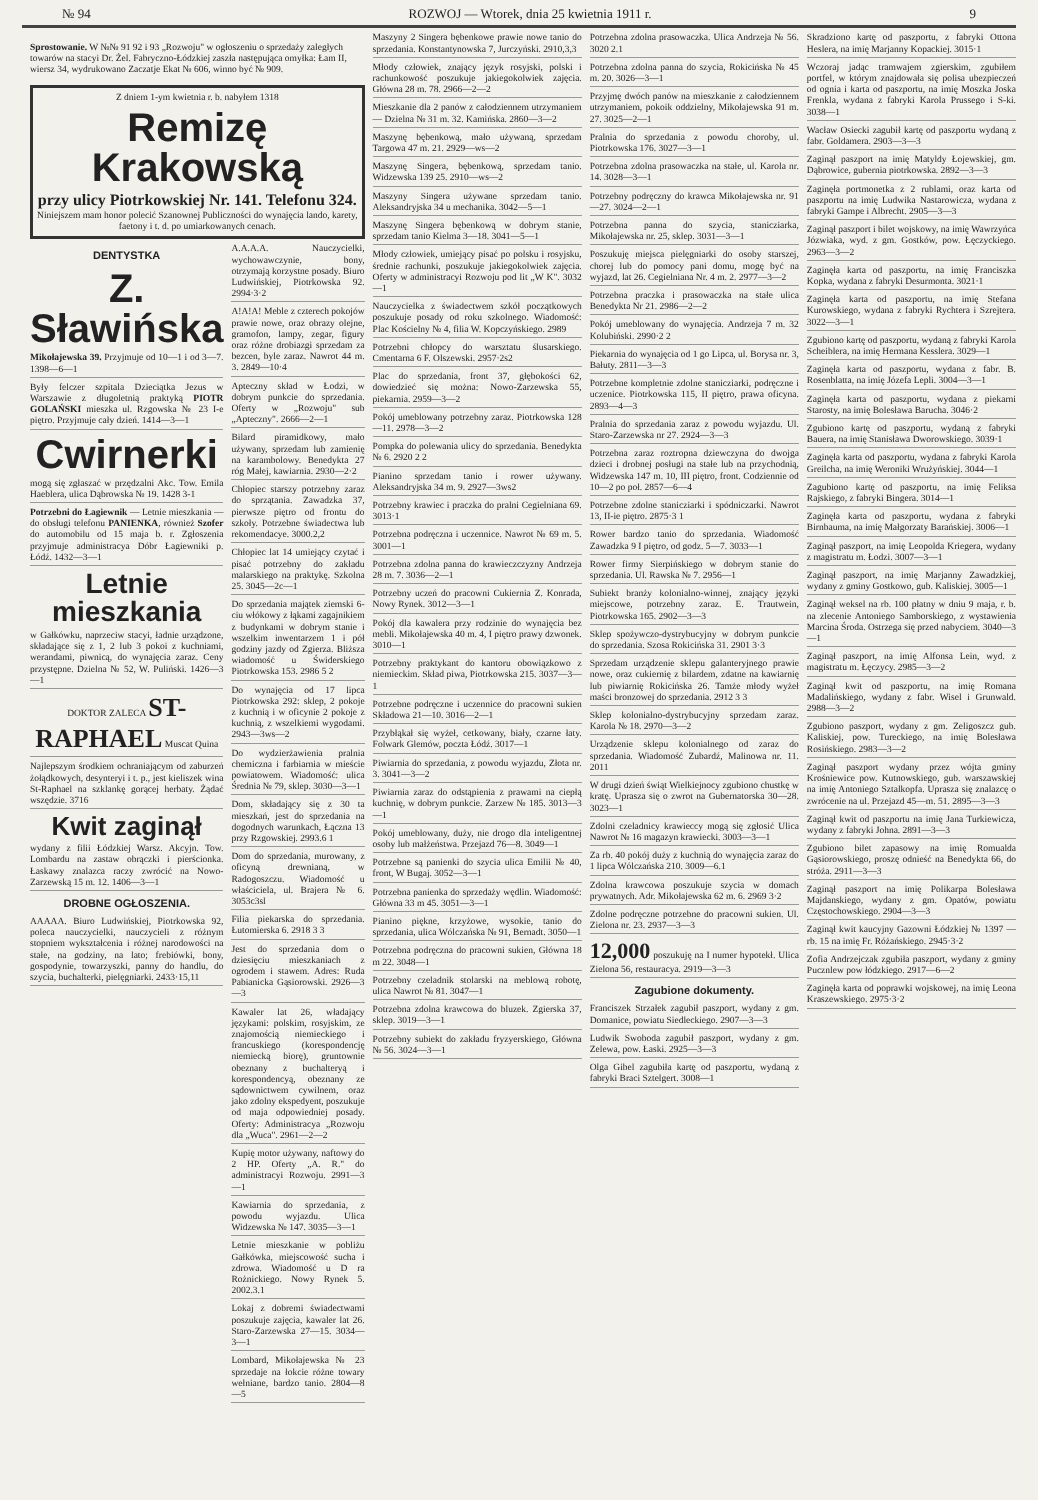№ 94 ROZWOJ — Wtorek, dnia 25 kwietnia 1911 r. 9
Sprostowanie. W №№ 91 92 i 93 „Rozwoju" w ogłoszeniu o sprzedaży zaległych towarów na stacyi Dr. Żel. Fabryczno-Łódzkiej zaszła następująca omyłka: Łam II, wiersz 34, wydrukowano Zaczatje Ekat № 606, winno być № 909.
Z dniem 1-ym kwietnia r. b. nabyłem 1318
Remizę Krakowską
przy ulicy Piotrkowskiej Nr. 141. Telefonu 324.
Niniejszem mam honor polecić Szanownej Publiczności do wynajęcia lando, karety, faetony i t. d. po umiarkowanych cenach.
DENTYSTKA
Z. Sławińska
Mikołajewska 39. Przyjmuje od 10—1 i od 3—7. 1398—6—1
Były felczer szpitala Dzieciątka Jezus w Warszawie z długoletnią praktyką PIOTR GOLAŃSKI mieszka ul. Rzgowska № 23 I-e piętro. Przyjmuje cały dzień. 1414—3—1
Cwirnerki
mogą się zgłaszać w przędzalni Akc. Tow. Emila Haeblera, ulica Dąbrowska № 19. 1428 3-1
Potrzebni do Łagiewnik — Letnie mieszkania — do obsługi telefonu PANIENKA, również Szofer do automobilu od 15 maja b. r. Zgłoszenia przyjmuje administracya Dóbr Łagiewniki p. Łódź. 1432—3—1
Letnie mieszkania
w Gałkówku, naprzeciw stacyi, ładnie urządzone, składające się z 1, 2 lub 3 pokoi z kuchniami, werandami, piwnicą, do wynajęcia zaraz. Ceny przystępne. Dzielna № 52, W. Puliński. 1426—3—1
DOKTOR ZALECA ST-RAPHAEL Muscat Quina
Najlepszym środkiem ochraniającym od zaburzeń żołądkowych, desynteryi i t. p., jest kieliszek wina St-Raphael na szklankę gorącej herbaty. Żądać wszędzie. 3716
Kwit zaginął
wydany z filii Łódzkiej Warsz. Akcyjn. Tow. Lombardu na zastaw obrączki i pierścionka. Łaskawy znalazca raczy zwrócić na Nowo-Zarzewską 15 m. 12. 1406—3—1
DROBNE OGŁOSZENIA.
AAAAA. Biuro Ludwińskiej, Piotrkowska 92, poleca nauczycielki, nauczycieli z różnym stopniem wykształcenia i różnej narodowości na stałe, na godziny, na lato; frebiówki, bony, gospodynie, towarzyszki, panny do handlu, do szycia, buchalterki, pielęgniarki. 2433·15,11
A.A.A.A. Nauczycielki, wychowawczynie, bony, otrzymają korzystne posady. Biuro Ludwińskiej, Piotrkowska 92. 2994·3·2
A!A!A! Meble z czterech pokojów prawie nowe, oraz obrazy olejne, gramofon, lampy, zegar, figury oraz różne drobiazgi sprzedam za bezcen, byle zaraz. Nawrot 44 m. 3. 2849—10·4
Apteczny skład w Łodzi, w dobrym punkcie do sprzedania. Oferty w „Rozwoju" sub „Apteczny". 2666—2—1
Bilard piramidkowy, mało używany, sprzedam lub zamienię na karambolowy. Benedykta 27 róg Małej, kawiarnia. 2930—2·2
Chłopiec starszy potrzebny zaraz do sprzątania. Zawadzka 37, pierwsze piętro od frontu do szkoły. Potrzebne świadectwa lub rekomendacye. 3000.2,2
Chłopiec lat 14 umiejący czytać i pisać potrzebny do zakładu malarskiego na praktykę. Szkolna 25. 3045—2c—1
Do sprzedania majątek ziemski 6-ciu włókowy z łąkami zagajnikiem z budynkami w dobrym stanie i wszelkim inwentarzem 1 i pół godziny jazdy od Zgierza. Bliższa wiadomość u Świderskiego Piotrkowska 153. 2986 5 2
Do wynajęcia od 17 lipca Piotrkowska 292: sklep, 2 pokoje z kuchnią i w oficynie 2 pokoje z kuchnią, z wszelkiemi wygodami. 2943—3ws—2
Do wydzierżawienia pralnia chemiczna i farbiarnia w mieście powiatowem. Wiadomość: ulica Średnia № 79, sklep. 3030—3—1
Dom, składający się z 30 ta mieszkań, jest do sprzedania na dogodnych warunkach, Łączna 13 przy Rzgowskiej. 2993.6 1
Dom do sprzedania, murowany, z oficyną drewnianą, w Radogoszczu. Wiadomość u właściciela, ul. Brajera № 6. 3053c3sl
Filia piekarska do sprzedania. Łutomierska 6. 2918 3 3
Jest do sprzedania dom o dziesięciu mieszkaniach z ogrodem i stawem. Adres: Ruda Pabianicka Gąsiorowski. 2926—3—3
Kawaler lat 26, władający językami: polskim, rosyjskim, ze znajomością niemieckiego i francuskiego (korespondencję niemiecką biorę), gruntownie obeznany z buchalteryą i korespondencyą, obeznany ze sądownictwem cywilnem, oraz jako zdolny ekspedyent, poszukuje od maja odpowiedniej posady. Oferty: Administracya „Rozwoju dla „Wuca". 2961—2—2
Kupię motor używany, naftowy do 2 HP. Oferty „A. R." do administracyi Rozwoju. 2991—3—1
Kawiarnia do sprzedania, z powodu wyjazdu. Ulica Widzewska № 147. 3035—3—1
Letnie mieszkanie w pobliżu Gałkówka, miejscowość sucha i zdrowa. Wiadomość u D ra Rożnickiego. Nowy Rynek 5. 2002.3.1
Lokaj z dobremi świadectwami poszukuje zajęcia, kawaler lat 26. Staro-Zarzewska 27—15. 3034—3—1
Lombard, Mikołajewska № 23 sprzedaje na łokcie różne towary wełniane, bardzo tanio. 2804—8—5
Maszyny 2 Singera bębenkowe prawie nowe tanio do sprzedania. Konstantynowska 7, Jurczyński. 2910,3,3
Młody człowiek, znający język rosyjski, polski i rachunkowość poszukuje jakiegokolwiek zajęcia. Główna 28 m. 78. 2966—2—2
Mieszkanie dla 2 panów z całodziennem utrzymaniem — Dzielna № 31 m. 32. Kamińska. 2860—3—2
Maszynę bębenkową, mało używaną, sprzedam Targowa 47 m. 21. 2929—ws—2
Maszynę Singera, bębenkową, sprzedam tanio. Widzewska 139 25. 2910—ws—2
Maszyny Singera używane sprzedam tanio. Aleksandryjska 34 u mechanika. 3042—5—1
Maszynę Singera bębenkową w dobrym stanie, sprzedam tanio Kielma 3—18. 3041—5—1
Młody człowiek, umiejący pisać po polsku i rosyjsku, średnie rachunki, poszukuje jakiegokolwiek zajęcia. Oferty w administracyi Rozwoju pod lit „W K". 3032—1
Nauczycielka z świadectwem szkół początkowych poszukuje posady od roku szkolnego. Wiadomość: Plac Kościelny № 4, filia W. Kopczyńskiego. 2989
Potrzebni chłopcy do warsztatu ślusarskiego. Cmentarna 6 F. Olszewski. 2957·2s2
Plac do sprzedania, front 37, głębokości 62, dowiedzieć się można: Nowo-Zarzewska 55, piekarnia. 2959—3—2
Pokój umeblowany potrzebny zaraz. Piotrkowska 128—11. 2978—3—2
Pompka do polewania ulicy do sprzedania. Benedykta № 6. 2920 2 2
Pianino sprzedam tanio i rower używany. Aleksandryjska 34 m. 9. 2927—3ws2
Potrzebny krawiec i praczka do pralni Cegielniana 69. 3013·1
Potrzebna podręczna i uczennice. Nawrot № 69 m. 5. 3001—1
Potrzebna zdolna panna do krawieczczyzny Andrzeja 28 m. 7. 3036—2—1
Potrzebny uczeń do pracowni Cukiernia Z. Konrada, Nowy Rynek. 3012—3—1
Pokój dla kawalera przy rodzinie do wynajęcia bez mebli. Mikołajewska 40 m. 4, I piętro prawy dzwonek. 3010—1
Potrzebny praktykant do kantoru obowiązkowo z niemieckim. Skład piwa, Piotrkowska 215. 3037—3—1
Potrzebne podręczne i uczennice do pracowni sukien Składowa 21—10. 3016—2—1
Przybłąkał się wyżeł, cetkowany, biały, czarne łaty. Folwark Glemów, poczta Łódź. 3017—1
Piwiarnia do sprzedania, z powodu wyjazdu, Złota nr. 3. 3041—3—2
Piwiarnia zaraz do odstąpienia z prawami na ciepłą kuchnię, w dobrym punkcie. Zarzew № 185. 3013—3—1
Pokój umeblowany, duży, nie drogo dla inteligentnej osoby lub małżeństwa. Przejazd 76—8. 3049—1
Potrzebne są panienki do szycia ulica Emilii № 40, front, W Bugaj. 3052—3—1
Potrzebna panienka do sprzedaży wędlin. Wiadomość: Główna 33 m 45. 3051—3—1
Pianino piękne, krzyżowe, wysokie, tanio do sprzedania, ulica Wólczańska № 91, Bernadt. 3050—1
Potrzebna podręczna do pracowni sukien, Główna 18 m 22. 3048—1
Potrzebny czeladnik stolarski na meblową robotę, ulica Nawrot № 81. 3047—1
Potrzebna zdolna krawcowa do bluzek. Zgierska 37, sklep. 3019—3—1
Potrzebny subiekt do zakładu fryzyerskiego, Główna № 56. 3024—3—1
Potrzebna zdolna prasowaczka. Ulica Andrzeja № 56. 3020 2.1
Potrzebna zdolna panna do szycia, Rokicińska № 45 m. 20. 3026—3—1
Przyjmę dwóch panów na mieszkanie z całodziennem utrzymaniem, pokoik oddzielny, Mikołajewska 91 m. 27. 3025—2—1
Pralnia do sprzedania z powodu choroby, ul. Piotrkowska 176. 3027—3—1
Potrzebna zdolna prasowaczka na stałe, ul. Karola nr. 14. 3028—3—1
Potrzebny podręczny do krawca Mikołajewska nr. 91—27. 3024—2—1
Potrzebna panna do szycia, stanicziarka, Mikołajewska nr. 25, sklep. 3031—3—1
Poszukuję miejsca pielęgniarki do osoby starszej, chorej lub do pomocy pani domu, mogę być na wyjazd, lat 26. Cegielniana Nr. 4 m. 2. 2977—3—2
Potrzebna praczka i prasowaczka na stałe ulica Benedykta Nr 21. 2986—2—2
Pokój umeblowany do wynajęcia. Andrzeja 7 m. 32 Kolubiński. 2990·2 2
Piekarnia do wynajęcia od 1 go Lipca, ul. Borysa nr. 3, Bałuty. 2811—3—3
Potrzebne kompletnie zdolne stanicziarki, podręczne i uczenice. Piotrkowska 115, II piętro, prawa oficyna. 2893—4—3
Pralnia do sprzedania zaraz z powodu wyjazdu. Ul. Staro-Zarzewska nr 27. 2924—3—3
Potrzebna zaraz roztropna dziewczyna do dwojga dzieci i drobnej posługi na stałe lub na przychodnią, Widzewska 147 m. 10, III piętro, front. Codziennie od 10—2 po poł. 2857—6—4
Potrzebne zdolne stanicziarki i spódniczarki. Nawrot 13, II-ie piętro. 2875·3 1
Rower bardzo tanio do sprzedania. Wiadomość Zawadzka 9 I piętro, od godz. 5—7. 3033—1
Rower firmy Sierpińskiego w dobrym stanie do sprzedania. Ul. Rawska № 7. 2956—1
Subiekt branży kolonialno-winnej, znający języki miejscowe, potrzebny zaraz. E. Trautwein, Piotrkowska 165. 2902—3—3
Sklep spożywczo-dystrybucyjny w dobrym punkcie do sprzedania. Szosa Rokicińska 31. 2901 3·3
Sprzedam urządzenie sklepu galanteryjnego prawie nowe, oraz cukiernię z bilardem, zdatne na kawiarnię lub piwiarnię Rokicińska 26. Tamże młody wyżeł maści bronzowej do sprzedania. 2912 3 3
Sklep kolonialno-dystrybucyjny sprzedam zaraz. Karola № 18. 2970—3—2
Urządzenie sklepu kolonialnego od zaraz do sprzedania. Wiadomość Zubardź, Malinowa nr. 11. 2011
W drugi dzień świąt Wielkiejnocy zgubiono chustkę w kratę. Uprasza się o zwrot na Gubernatorska 30—28. 3023—1
Zdolni czeladnicy krawieccy mogą się zgłosić Ulica Nawrot № 16 magazyn krawiecki. 3003—3—1
Za rb. 40 pokój duży z kuchnią do wynajęcia zaraz do 1 lipca Wólczańska 210. 3009—6.1
Zdolna krawcowa poszukuje szycia w domach prywatnych. Adr. Mikołajewska 62 m. 6. 2969 3·2
Zdolne podręczne potrzebne do pracowni sukien. Ul. Zielona nr. 23. 2937—3—3
12,000 poszukuję na I numer hypotekł. Ulica Zielona 56, restauracya. 2919—3—3
Zagubione dokumenty.
Franciszek Strzałek zagubił paszport, wydany z gm. Domanice, powiatu Siedleckiego. 2907—3—3
Ludwik Swoboda zagubił paszport, wydany z gm. Zelewa, pow. Łaski. 2925—3—3
Olga Gibel zagubiła kartę od paszportu, wydaną z fabryki Braci Sztelgert. 3008—1
Skradziono kartę od paszportu, z fabryki Ottona Heslera, na imię Marjanny Kopackiej. 3015·1
Wczoraj jadąc tramwajem zgierskim, zgubiłem portfel, w którym znajdowała się polisa ubezpieczeń od ognia i karta od paszportu, na imię Moszka Joska Frenkla, wydana z fabryki Karola Prussego i S-ki. 3038—1
Wacław Osiecki zagubił kartę od paszportu wydaną z fabr. Goldamera. 2903—3—3
Zaginął paszport na imię Matyldy Łojewskiej, gm. Dąbrowice, gubernia piotrkowska. 2892—3—3
Zaginęła portmonetka z 2 rublami, oraz karta od paszportu na imię Ludwika Nastarowicza, wydana z fabryki Gampe i Albrecht. 2905—3—3
Zaginął paszport i bilet wojskowy, na imię Wawrzyńca Józwiaka, wyd. z gm. Gostków, pow. Łęczyckiego. 2963—3—2
Zaginęła karta od paszportu, na imię Franciszka Kopka, wydana z fabryki Desurmonta. 3021·1
Zaginęła karta od paszportu, na imię Stefana Kurowskiego, wydana z fabryki Rychtera i Szrejtera. 3022—3—1
Zgubiono kartę od paszportu, wydaną z fabryki Karola Scheiblera, na imię Hermana Kesslera. 3029—1
Zaginęła karta od paszportu, wydana z fabr. B. Rosenblatta, na imię Józefa Lepli. 3004—3—1
Zaginęła karta od paszportu, wydana z piekarni Starosty, na imię Bolesława Barucha. 3046·2
Zgubiono kartę od paszportu, wydaną z fabryki Bauera, na imię Stanisława Dworowskiego. 3039·1
Zaginęła karta od paszportu, wydana z fabryki Karola Greilcha, na imię Weroniki Wrużyńskiej. 3044—1
Zagubiono kartę od paszportu, na imię Feliksa Rajskiego, z fabryki Bingera. 3014—1
Zaginęła karta od paszportu, wydana z fabryki Birnbauma, na imię Małgorzaty Barańskiej. 3006—1
Zaginął paszport, na imię Leopolda Kriegera, wydany z magistratu m. Łodzi. 3007—3—1
Zaginął paszport, na imię Marjanny Zawadzkiej, wydany z gminy Gostkowo, gub. Kaliskiej. 3005—1
Zaginął weksel na rb. 100 płatny w dniu 9 maja, r. b. na zlecenie Antoniego Samborskiego, z wystawienia Marcina Środa. Ostrzega się przed nabyciem. 3040—3—1
Zaginął paszport, na imię Alfonsa Lein, wyd. z magistratu m. Łęczycy. 2985—3—2
Zaginął kwit od paszportu, na imię Romana Madalińskiego, wydany z fabr. Wisel i Grunwald. 2988—3—2
Zgubiono paszport, wydany z gm. Zeligoszcz gub. Kaliskiej, pow. Tureckiego, na imię Bolesława Rosińskiego. 2983—3—2
Zaginął paszport wydany przez wójta gminy Krośniewice pow. Kutnowskiego, gub. warszawskiej na imię Antoniego Sztalkopfa. Uprasza się znalazcę o zwrócenie na ul. Przejazd 45—m. 51. 2895—3—3
Zaginął kwit od paszportu na imię Jana Turkiewicza, wydany z fabryki Johna. 2891—3—3
Zgubiono bilet zapasowy na imię Romualda Gąsiorowskiego, proszę odnieść na Benedykta 66, do stróża. 2911—3—3
Zaginął paszport na imię Polikarpa Bolesława Majdanskiego, wydany z gm. Opatów, powiatu Częstochowskiego. 2904—3—3
Zaginął kwit kaucyjny Gazowni Łódzkiej № 1397 — rb. 15 na imię Fr. Różańskiego. 2945·3·2
Zofia Andrzejczak zgubiła paszport, wydany z gminy Pucznlew pow łódzkiego. 2917—6—2
Zaginęła karta od poprawki wojskowej, na imię Leona Kraszewskiego. 2975·3·2